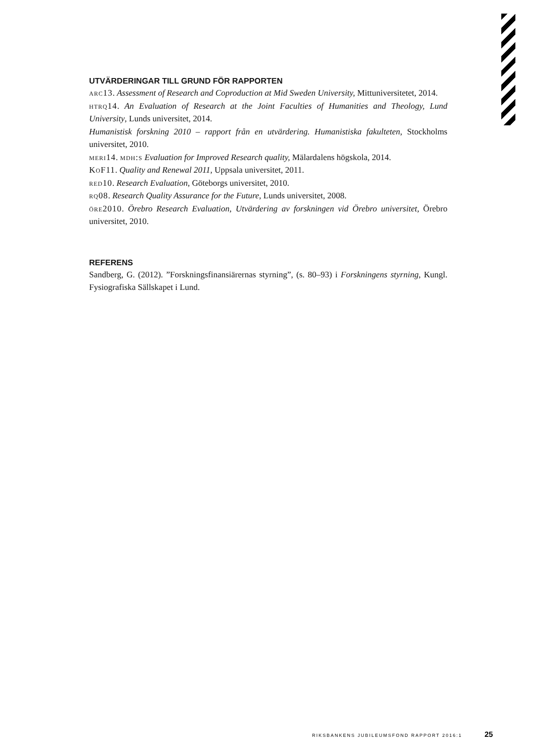UTVÄRDERINGAR TILL GRUND FÖR RAPPORTEN
arc13. Assessment of Research and Coproduction at Mid Sweden University, Mittuniversitetet, 2014.
htrq14. An Evaluation of Research at the Joint Faculties of Humanities and Theology, Lund University, Lunds universitet, 2014.
Humanistisk forskning 2010 – rapport från en utvärdering. Humanistiska fakulteten, Stockholms universitet, 2010.
meri14. mdh:s Evaluation for Improved Research quality, Mälardalens högskola, 2014.
KoF11. Quality and Renewal 2011, Uppsala universitet, 2011.
red10. Research Evaluation, Göteborgs universitet, 2010.
rq08. Research Quality Assurance for the Future, Lunds universitet, 2008.
öre2010. Örebro Research Evaluation, Utvärdering av forskningen vid Örebro universitet, Örebro universitet, 2010.
REFERENS
Sandberg, G. (2012). ”Forskningsfinansiärernas styrning”, (s. 80–93) i Forskningens styrning, Kungl. Fysiografiska Sällskapet i Lund.
RIKSBANKENS JUBILEUMSFOND RAPPORT 2016:1 25